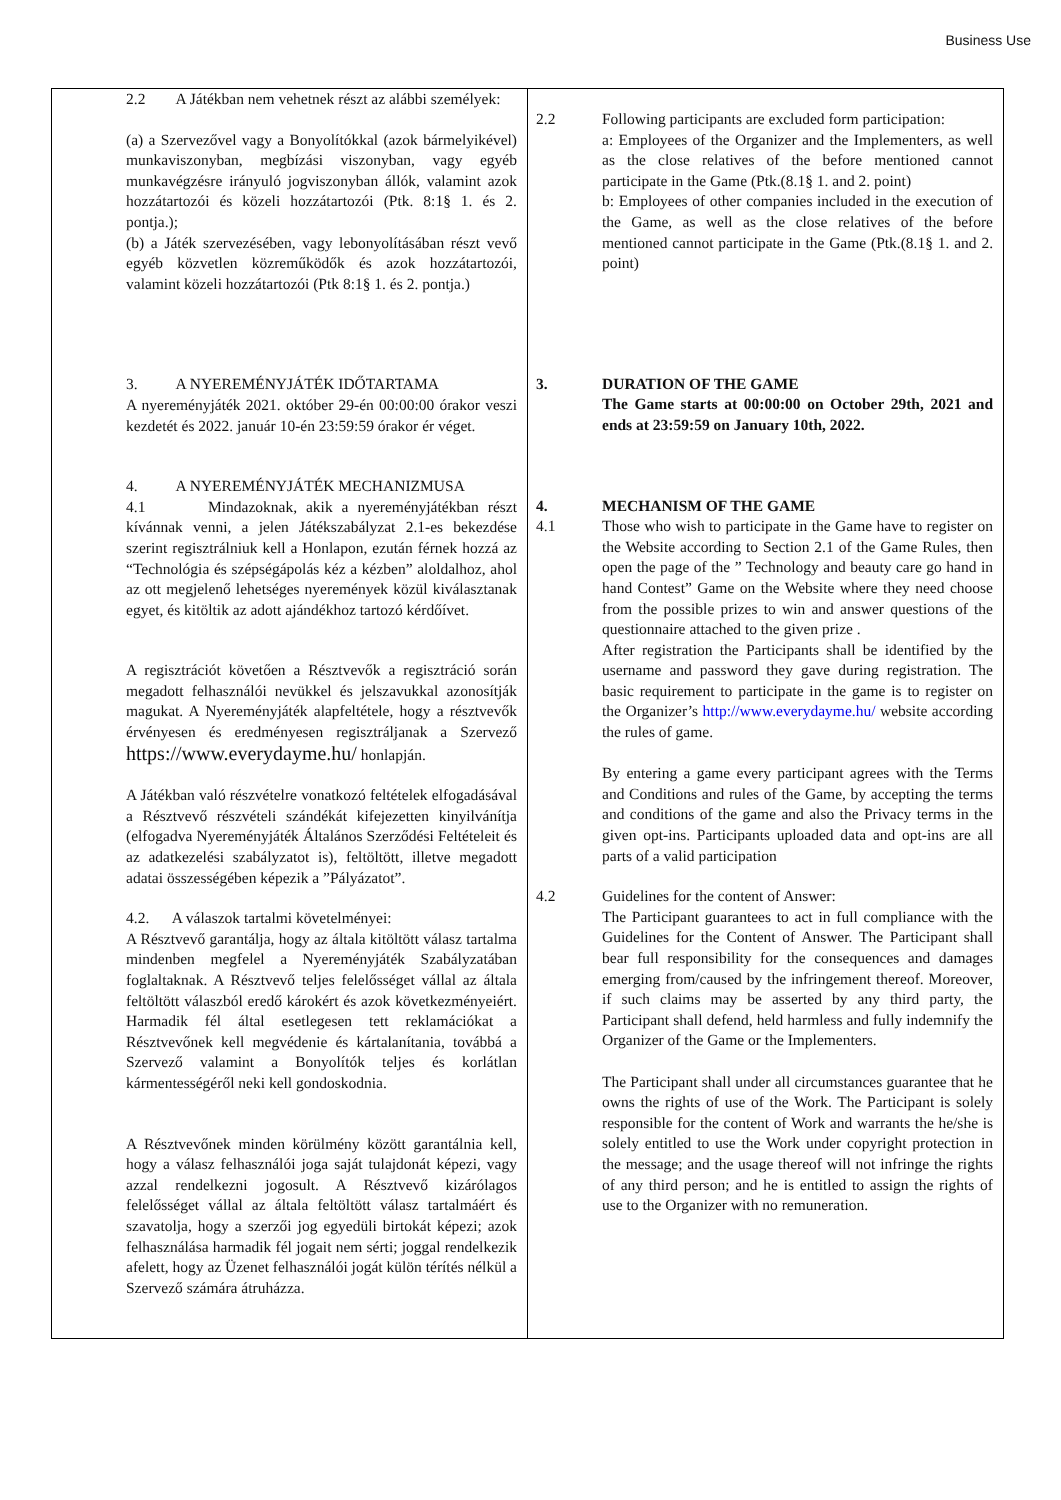Business Use
| 2.2 A Játékban nem vehetnek részt az alábbi személyek: (a) a Szervezővel vagy a Bonyolítókkal (azok bármelyikével) munkaviszonyban, megbízási viszonyban, vagy egyéb munkavégzésre irányuló jogviszonyban állók, valamint azok hozzátartozói és közeli hozzátartozói (Ptk. 8:1§ 1. és 2. pontja.); (b) a Játék szervezésében, vagy lebonyolításában részt vevő egyéb közvetlen közreműködők és azok hozzátartozói, valamint közeli hozzátartozói (Ptk 8:1§ 1. és 2. pontja.) 3. A NYEREMÉNYJÁTÉK IDŐTARTAMA A nyereményjáték 2021. október 29-én 00:00:00 órakor veszi kezdetét és 2022. január 10-én 23:59:59 órakor ér véget. 4. A NYEREMÉNYJÁTÉK MECHANIZMUSA 4.1 Mindazoknak, akik a nyereményjátékban részt kívánnak venni, a jelen Játékszabályzat 2.1-es bekezdése szerint regisztrálniuk kell a Honlapon, ezután férnek hozzá az “Technológia és szépségápolás kéz a kézben” aloldalhoz, ahol az ott megjelenő lehetséges nyeremények közül kiválasztanak egyet, és kitöltik az adott ajándékhoz tartozó kérdőívet. A regisztrációt követően a Résztvevők a regisztráció során megadott felhasználói nevükkel és jelszavukkal azonosítják magukat. A Nyereményjáték alapfeltétele, hogy a résztvevők érvényesen és eredményesen regisztráljanak a Szervező https://www.everydayme.hu/ honlapján. A Játékban való részvételre vonatkozó feltételek elfogadásával a Résztvevő részvételi szándékát kifejezetten kinyilvánítja (elfogadva Nyereményjáték Általános Szerződési Feltételeit és az adatkezelési szabályzatot is), feltöltött, illetve megadott adatai összességében képezik a ”Pályázatot”. 4.2. A válaszok tartalmi követelményei: A Résztvevő garantálja, hogy az általa kitöltött válasz tartalma mindenben megfelel a Nyereményjáték Szabályzatában foglaltaknak. A Résztvevő teljes felelősséget vállal az általa feltöltött válaszból eredő károkért és azok következményeiért. Harmadik fél által esetlegesen tett reklamációkat a Résztvevőnek kell megvédenie és kártalanítania, továbbá a Szervező valamint a Bonyolítók teljes és korlátlan kármentességéről neki kell gondoskodnia. A Résztvevőnek minden körülmény között garantálnia kell, hogy a válasz felhasználói joga saját tulajdonát képezi, vagy azzal rendelkezni jogosult. A Résztvevő kizárólagos felelősséget vállal az általa feltöltött válasz tartalmáért és szavatolja, hogy a szerzői jog egyedüli birtokát képezi; azok felhasználása harmadik fél jogait nem sérti; joggal rendelkezik afelett, hogy az Üzenet felhasználói jogát külön térítés nélkül a Szervező számára átruházza. | 2.2 Following participants are excluded form participation: a: Employees of the Organizer and the Implementers, as well as the close relatives of the before mentioned cannot participate in the Game (Ptk.(8.1§ 1. and 2. point) b: Employees of other companies included in the execution of the Game, as well as the close relatives of the before mentioned cannot participate in the Game (Ptk.(8.1§ 1. and 2. point) 3. DURATION OF THE GAME The Game starts at 00:00:00 on October 29th, 2021 and ends at 23:59:59 on January 10th, 2022. 4. 4.1 MECHANISM OF THE GAME Those who wish to participate in the Game have to register on the Website according to Section 2.1 of the Game Rules, then open the page of the ” Technology and beauty care go hand in hand Contest” Game on the Website where they need choose from the possible prizes to win and answer questions of the questionnaire attached to the given prize . After registration the Participants shall be identified by the username and password they gave during registration. The basic requirement to participate in the game is to register on the Organizer’s http://www.everydayme.hu/ website according the rules of game. By entering a game every participant agrees with the Terms and Conditions and rules of the Game, by accepting the terms and conditions of the game and also the Privacy terms in the given opt-ins. Participants uploaded data and opt-ins are all parts of a valid participation 4.2 Guidelines for the content of Answer: The Participant guarantees to act in full compliance with the Guidelines for the Content of Answer. The Participant shall bear full responsibility for the consequences and damages emerging from/caused by the infringement thereof. Moreover, if such claims may be asserted by any third party, the Participant shall defend, held harmless and fully indemnify the Organizer of the Game or the Implementers. The Participant shall under all circumstances guarantee that he owns the rights of use of the Work. The Participant is solely responsible for the content of Work and warrants the he/she is solely entitled to use the Work under copyright protection in the message; and the usage thereof will not infringe the rights of any third person; and he is entitled to assign the rights of use to the Organizer with no remuneration. |